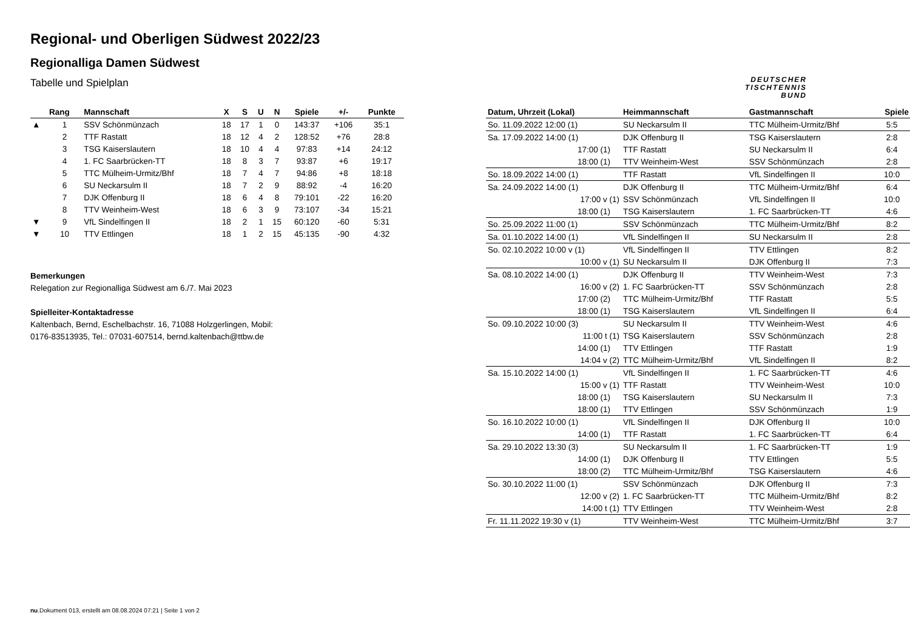Regional- und Oberligen Südwest 2022/23
Regionalliga Damen Südwest
Tabelle und Spielplan
DEUTSCHER
TISCHTENNIS
BUND
| | Rang | Mannschaft | X | S | U | N | Spiele | +/- | Punkte |
| --- | --- | --- | --- | --- | --- | --- | --- | --- | --- |
| ▲ | 1 | SSV Schönmünzach | 18 | 17 | 1 | 0 | 143:37 | +106 | 35:1 |
| | 2 | TTF Rastatt | 18 | 12 | 4 | 2 | 128:52 | +76 | 28:8 |
| | 3 | TSG Kaiserslautern | 18 | 10 | 4 | 4 | 97:83 | +14 | 24:12 |
| | 4 | 1. FC Saarbrücken-TT | 18 | 8 | 3 | 7 | 93:87 | +6 | 19:17 |
| | 5 | TTC Mülheim-Urmitz/Bhf | 18 | 7 | 4 | 7 | 94:86 | +8 | 18:18 |
| | 6 | SU Neckarsulm II | 18 | 7 | 2 | 9 | 88:92 | -4 | 16:20 |
| | 7 | DJK Offenburg II | 18 | 6 | 4 | 8 | 79:101 | -22 | 16:20 |
| | 8 | TTV Weinheim-West | 18 | 6 | 3 | 9 | 73:107 | -34 | 15:21 |
| ▼ | 9 | VfL Sindelfingen II | 18 | 2 | 1 | 15 | 60:120 | -60 | 5:31 |
| ▼ | 10 | TTV Ettlingen | 18 | 1 | 2 | 15 | 45:135 | -90 | 4:32 |
Bemerkungen
Relegation zur Regionalliga Südwest am 6./7. Mai 2023
Spielleiter-Kontaktadresse
Kaltenbach, Bernd, Eschelbachstr. 16, 71088 Holzgerlingen, Mobil:
0176-83513935, Tel.: 07031-607514, bernd.kaltenbach@ttbw.de
| Datum, Uhrzeit (Lokal) | Heimmannschaft | Gastmannschaft | Spiele |
| --- | --- | --- | --- |
| So. 11.09.2022 12:00 (1) | SU Neckarsulm II | TTC Mülheim-Urmitz/Bhf | 5:5 |
| Sa. 17.09.2022 14:00 (1) | DJK Offenburg II | TSG Kaiserslautern | 2:8 |
| 17:00 (1) | TTF Rastatt | SU Neckarsulm II | 6:4 |
| 18:00 (1) | TTV Weinheim-West | SSV Schönmünzach | 2:8 |
| So. 18.09.2022 14:00 (1) | TTF Rastatt | VfL Sindelfingen II | 10:0 |
| Sa. 24.09.2022 14:00 (1) | DJK Offenburg II | TTC Mülheim-Urmitz/Bhf | 6:4 |
| 17:00 v (1) | SSV Schönmünzach | VfL Sindelfingen II | 10:0 |
| 18:00 (1) | TSG Kaiserslautern | 1. FC Saarbrücken-TT | 4:6 |
| So. 25.09.2022 11:00 (1) | SSV Schönmünzach | TTC Mülheim-Urmitz/Bhf | 8:2 |
| Sa. 01.10.2022 14:00 (1) | VfL Sindelfingen II | SU Neckarsulm II | 2:8 |
| So. 02.10.2022 10:00 v (1) | VfL Sindelfingen II | TTV Ettlingen | 8:2 |
| 10:00 v (1) | SU Neckarsulm II | DJK Offenburg II | 7:3 |
| Sa. 08.10.2022 14:00 (1) | DJK Offenburg II | TTV Weinheim-West | 7:3 |
| 16:00 v (2) | 1. FC Saarbrücken-TT | SSV Schönmünzach | 2:8 |
| 17:00 (2) | TTC Mülheim-Urmitz/Bhf | TTF Rastatt | 5:5 |
| 18:00 (1) | TSG Kaiserslautern | VfL Sindelfingen II | 6:4 |
| So. 09.10.2022 10:00 (3) | SU Neckarsulm II | TTV Weinheim-West | 4:6 |
| 11:00 t (1) | TSG Kaiserslautern | SSV Schönmünzach | 2:8 |
| 14:00 (1) | TTV Ettlingen | TTF Rastatt | 1:9 |
| 14:04 v (2) | TTC Mülheim-Urmitz/Bhf | VfL Sindelfingen II | 8:2 |
| Sa. 15.10.2022 14:00 (1) | VfL Sindelfingen II | 1. FC Saarbrücken-TT | 4:6 |
| 15:00 v (1) | TTF Rastatt | TTV Weinheim-West | 10:0 |
| 18:00 (1) | TSG Kaiserslautern | SU Neckarsulm II | 7:3 |
| 18:00 (1) | TTV Ettlingen | SSV Schönmünzach | 1:9 |
| So. 16.10.2022 10:00 (1) | VfL Sindelfingen II | DJK Offenburg II | 10:0 |
| 14:00 (1) | TTF Rastatt | 1. FC Saarbrücken-TT | 6:4 |
| Sa. 29.10.2022 13:30 (3) | SU Neckarsulm II | 1. FC Saarbrücken-TT | 1:9 |
| 14:00 (1) | DJK Offenburg II | TTV Ettlingen | 5:5 |
| 18:00 (2) | TTC Mülheim-Urmitz/Bhf | TSG Kaiserslautern | 4:6 |
| So. 30.10.2022 11:00 (1) | SSV Schönmünzach | DJK Offenburg II | 7:3 |
| 12:00 v (2) | 1. FC Saarbrücken-TT | TTC Mülheim-Urmitz/Bhf | 8:2 |
| 14:00 t (1) | TTV Ettlingen | TTV Weinheim-West | 2:8 |
| Fr. 11.11.2022 19:30 v (1) | TTV Weinheim-West | TTC Mülheim-Urmitz/Bhf | 3:7 |
nu.Dokument 013, erstellt am 08.08.2024 07:21 | Seite 1 von 2